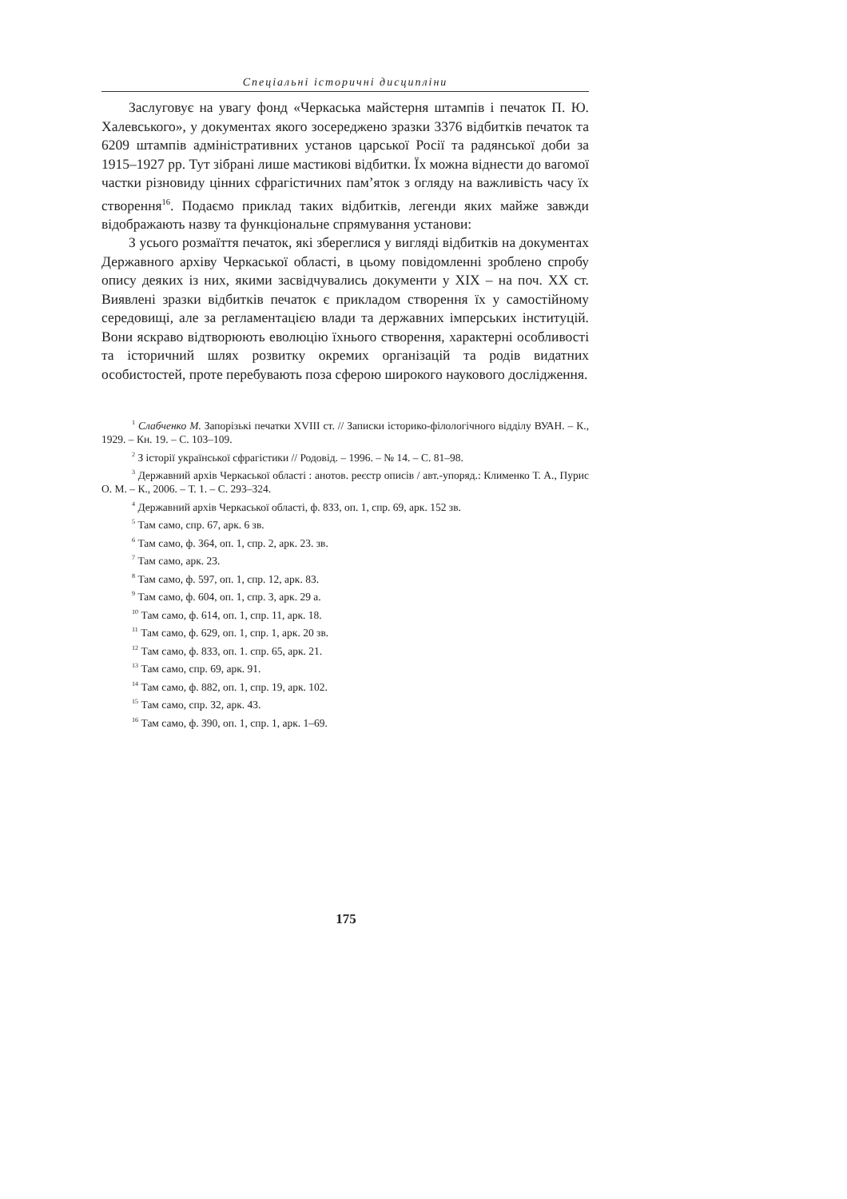Спеціальні історичні дисципліни
Заслуговує на увагу фонд «Черкаська майстерня штампів і печаток П. Ю. Халевського», у документах якого зосереджено зразки 3376 відбитків печаток та 6209 штампів адміністративних установ царської Росії та радянської доби за 1915–1927 рр. Тут зібрані лише мастикові відбитки. Їх можна віднести до вагомої частки різновиду цінних сфрагістичних пам’яток з огляду на важливість часу їх створення<sup>16</sup>. Подаємо приклад таких відбитків, легенди яких майже завжди відображають назву та функціональне спрямування установи:
З усього розмаїття печаток, які збереглися у вигляді відбитків на документах Державного архіву Черкаської області, в цьому повідомленні зроблено спробу опису деяких із них, якими засвідчувались документи у ХІХ – на поч. ХХ ст. Виявлені зразки відбитків печаток є прикладом створення їх у самостійному середовищі, але за регламентацією влади та державних імперських інституцій. Вони яскраво відтворюють еволюцію їхнього створення, характерні особливості та історичний шлях розвитку окремих організацій та родів видатних особистостей, проте перебувають поза сферою широкого наукового дослідження.
<sup>1</sup> Слабченко М. Запорізькі печатки XVIII ст. // Записки історико-філологічного відділу ВУАН. – К., 1929. – Кн. 19. – С. 103–109.
<sup>2</sup> З історії української сфрагістики // Родовід. – 1996. – № 14. – С. 81–98.
<sup>3</sup> Державний архів Черкаської області : анотов. реєстр описів / авт.-упоряд.: Клименко Т. А., Пурис О. М. – К., 2006. – Т. 1. – С. 293–324.
<sup>4</sup> Державний архів Черкаської області, ф. 833, оп. 1, спр. 69, арк. 152 зв.
<sup>5</sup> Там само, спр. 67, арк. 6 зв.
<sup>6</sup> Там само, ф. 364, оп. 1, спр. 2, арк. 23. зв.
<sup>7</sup> Там само, арк. 23.
<sup>8</sup> Там само, ф. 597, оп. 1, спр. 12, арк. 83.
<sup>9</sup> Там само, ф. 604, оп. 1, спр. 3, арк. 29 а.
<sup>10</sup> Там само, ф. 614, оп. 1, спр. 11, арк. 18.
<sup>11</sup> Там само, ф. 629, оп. 1, спр. 1, арк. 20 зв.
<sup>12</sup> Там само, ф. 833, оп. 1. спр. 65, арк. 21.
<sup>13</sup> Там само, спр. 69, арк. 91.
<sup>14</sup> Там само, ф. 882, оп. 1, спр. 19, арк. 102.
<sup>15</sup> Там само, спр. 32, арк. 43.
<sup>16</sup> Там само, ф. 390, оп. 1, спр. 1, арк. 1–69.
175